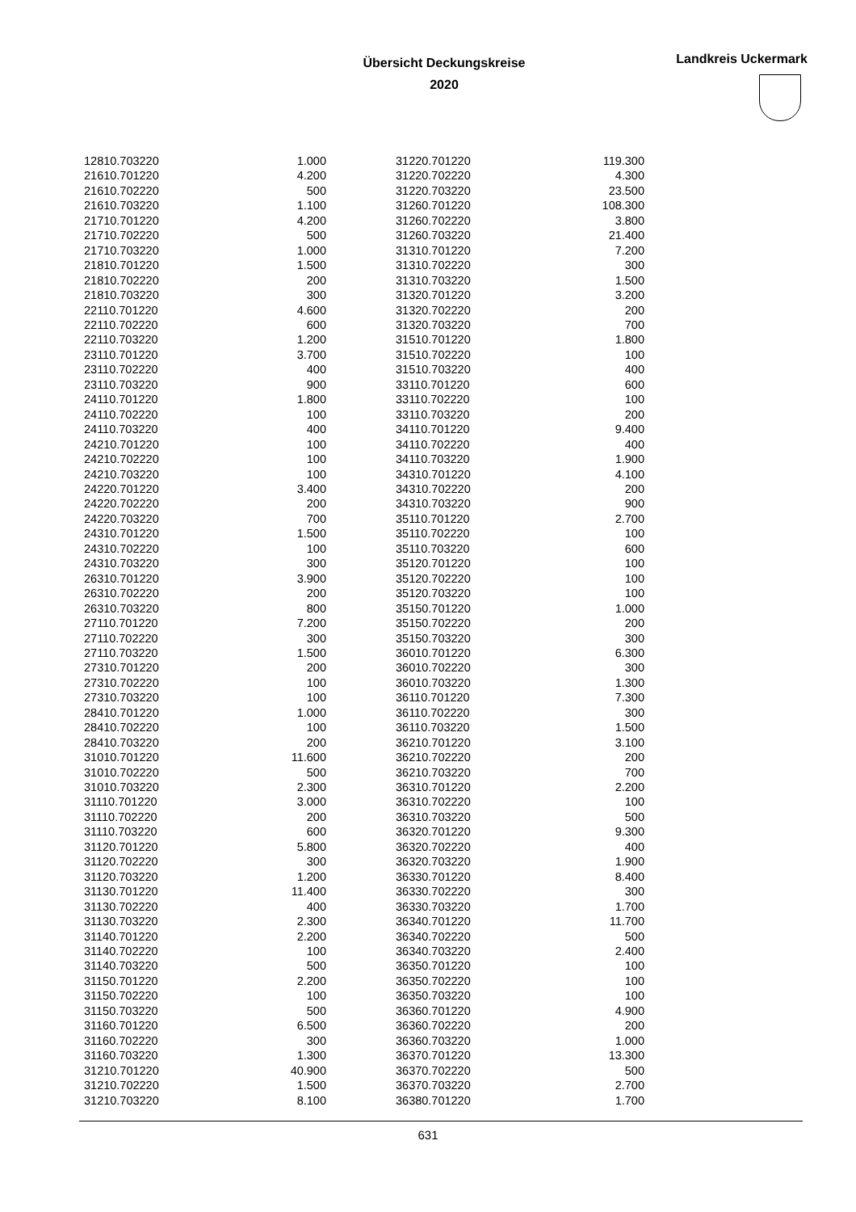Übersicht Deckungskreise
2020
Landkreis Uckermark
| 12810.703220 | 1.000 | 31220.701220 | 119.300 |
| 21610.701220 | 4.200 | 31220.702220 | 4.300 |
| 21610.702220 | 500 | 31220.703220 | 23.500 |
| 21610.703220 | 1.100 | 31260.701220 | 108.300 |
| 21710.701220 | 4.200 | 31260.702220 | 3.800 |
| 21710.702220 | 500 | 31260.703220 | 21.400 |
| 21710.703220 | 1.000 | 31310.701220 | 7.200 |
| 21810.701220 | 1.500 | 31310.702220 | 300 |
| 21810.702220 | 200 | 31310.703220 | 1.500 |
| 21810.703220 | 300 | 31320.701220 | 3.200 |
| 22110.701220 | 4.600 | 31320.702220 | 200 |
| 22110.702220 | 600 | 31320.703220 | 700 |
| 22110.703220 | 1.200 | 31510.701220 | 1.800 |
| 23110.701220 | 3.700 | 31510.702220 | 100 |
| 23110.702220 | 400 | 31510.703220 | 400 |
| 23110.703220 | 900 | 33110.701220 | 600 |
| 24110.701220 | 1.800 | 33110.702220 | 100 |
| 24110.702220 | 100 | 33110.703220 | 200 |
| 24110.703220 | 400 | 34110.701220 | 9.400 |
| 24210.701220 | 100 | 34110.702220 | 400 |
| 24210.702220 | 100 | 34110.703220 | 1.900 |
| 24210.703220 | 100 | 34310.701220 | 4.100 |
| 24220.701220 | 3.400 | 34310.702220 | 200 |
| 24220.702220 | 200 | 34310.703220 | 900 |
| 24220.703220 | 700 | 35110.701220 | 2.700 |
| 24310.701220 | 1.500 | 35110.702220 | 100 |
| 24310.702220 | 100 | 35110.703220 | 600 |
| 24310.703220 | 300 | 35120.701220 | 100 |
| 26310.701220 | 3.900 | 35120.702220 | 100 |
| 26310.702220 | 200 | 35120.703220 | 100 |
| 26310.703220 | 800 | 35150.701220 | 1.000 |
| 27110.701220 | 7.200 | 35150.702220 | 200 |
| 27110.702220 | 300 | 35150.703220 | 300 |
| 27110.703220 | 1.500 | 36010.701220 | 6.300 |
| 27310.701220 | 200 | 36010.702220 | 300 |
| 27310.702220 | 100 | 36010.703220 | 1.300 |
| 27310.703220 | 100 | 36110.701220 | 7.300 |
| 28410.701220 | 1.000 | 36110.702220 | 300 |
| 28410.702220 | 100 | 36110.703220 | 1.500 |
| 28410.703220 | 200 | 36210.701220 | 3.100 |
| 31010.701220 | 11.600 | 36210.702220 | 200 |
| 31010.702220 | 500 | 36210.703220 | 700 |
| 31010.703220 | 2.300 | 36310.701220 | 2.200 |
| 31110.701220 | 3.000 | 36310.702220 | 100 |
| 31110.702220 | 200 | 36310.703220 | 500 |
| 31110.703220 | 600 | 36320.701220 | 9.300 |
| 31120.701220 | 5.800 | 36320.702220 | 400 |
| 31120.702220 | 300 | 36320.703220 | 1.900 |
| 31120.703220 | 1.200 | 36330.701220 | 8.400 |
| 31130.701220 | 11.400 | 36330.702220 | 300 |
| 31130.702220 | 400 | 36330.703220 | 1.700 |
| 31130.703220 | 2.300 | 36340.701220 | 11.700 |
| 31140.701220 | 2.200 | 36340.702220 | 500 |
| 31140.702220 | 100 | 36340.703220 | 2.400 |
| 31140.703220 | 500 | 36350.701220 | 100 |
| 31150.701220 | 2.200 | 36350.702220 | 100 |
| 31150.702220 | 100 | 36350.703220 | 100 |
| 31150.703220 | 500 | 36360.701220 | 4.900 |
| 31160.701220 | 6.500 | 36360.702220 | 200 |
| 31160.702220 | 300 | 36360.703220 | 1.000 |
| 31160.703220 | 1.300 | 36370.701220 | 13.300 |
| 31210.701220 | 40.900 | 36370.702220 | 500 |
| 31210.702220 | 1.500 | 36370.703220 | 2.700 |
| 31210.703220 | 8.100 | 36380.701220 | 1.700 |
631